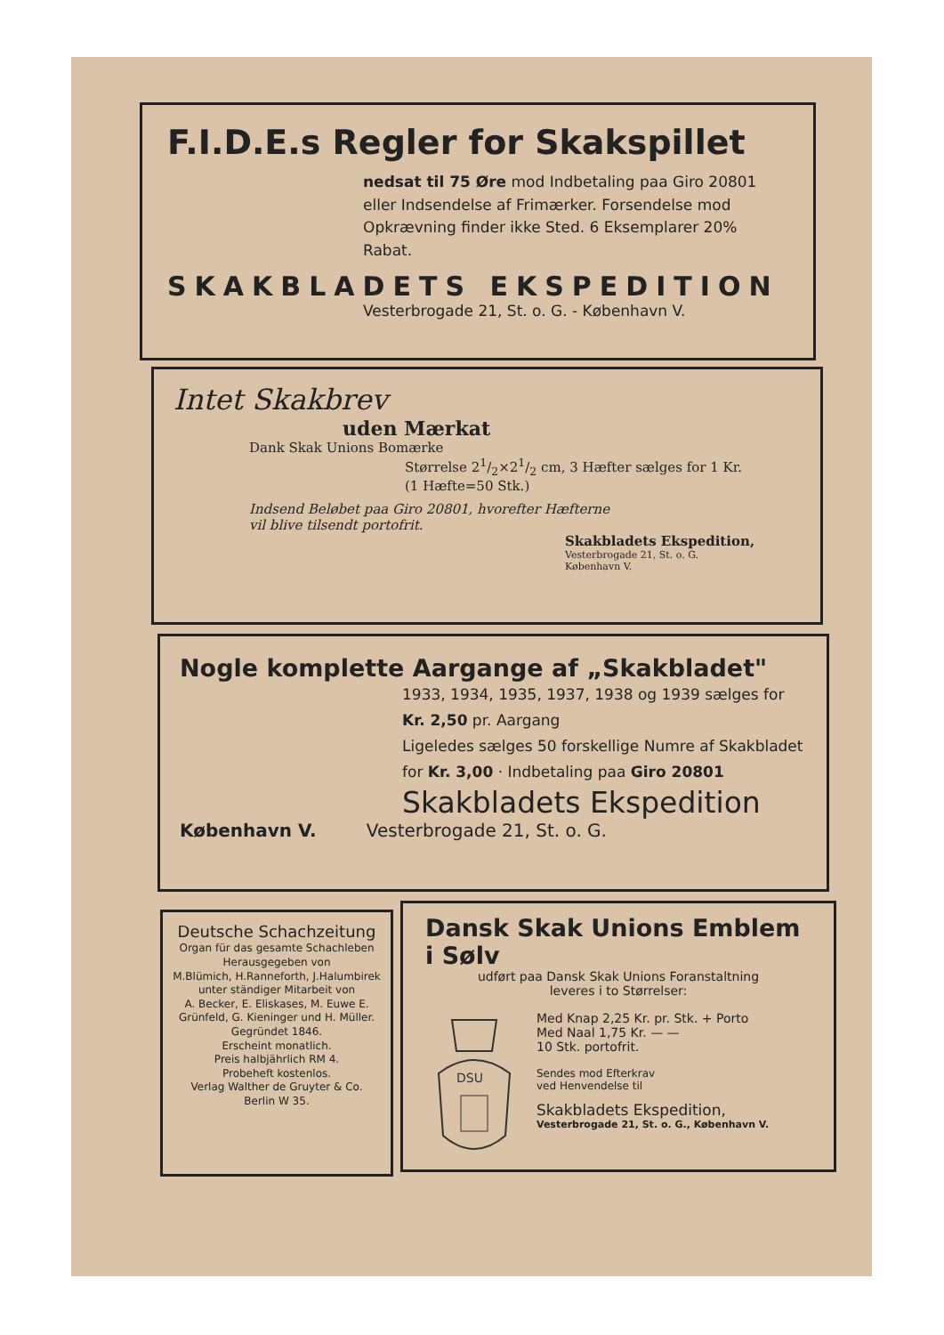F.I.D.E.s Regler for Skakspillet
nedsat til 75 Øre mod Indbetaling paa Giro 20801 eller Indsendelse af Frimærker. Forsendelse mod Opkrævning finder ikke Sted. 6 Eksemplarer 20% Rabat.
SKAKBLADETS EKSPEDITION
Vesterbrogade 21, St. o. G. - København V.
Intet Skakbrev
uden Mærkat
Dank Skak Unions Bomærke
Størrelse 21/2×21/2 cm, 3 Hæfter sælges for 1 Kr.
(1 Hæfte=50 Stk.)
Indsend Beløbet paa Giro 20801, hvorefter Hæfterne
vil blive tilsendt portofrit.
Skakbladets Ekspedition,
Vesterbrogade 21, St. o. G.
København V.
Nogle komplette Aargange af „Skakbladet"
1933, 1934, 1935, 1937, 1938 og 1939 sælges for Kr. 2,50 pr. Aargang
Ligeledes sælges 50 forskellige Numre af Skakbladet for Kr. 3,00 · Indbetaling paa Giro 20801
Skakbladets Ekspedition
København V. Vesterbrogade 21, St. o. G.
Deutsche Schachzeitung
Organ für das gesamte Schachleben
Herausgegeben von
M.Blümich, H.Ranneforth, J.Halumbirek
unter ständiger Mitarbeit von
A. Becker, E. Eliskases, M. Euwe E. Grünfeld, G. Kieninger und H. Müller.
Gegründet 1846.
Erscheint monatlich.
Preis halbjährlich RM 4.
Probeheft kostenlos.
Verlag Walther de Gruyter & Co.
Berlin W 35.
Dansk Skak Unions Emblem i Sølv
udført paa Dansk Skak Unions Foranstaltning
leveres i to Størrelser:
DSU
Med Knap 2,25 Kr. pr. Stk. + Porto
Med Naal 1,75 Kr. — —
10 Stk. portofrit.
Sendes mod Efterkrav
ved Henvendelse til
Skakbladets Ekspedition,
Vesterbrogade 21, St. o. G., København V.